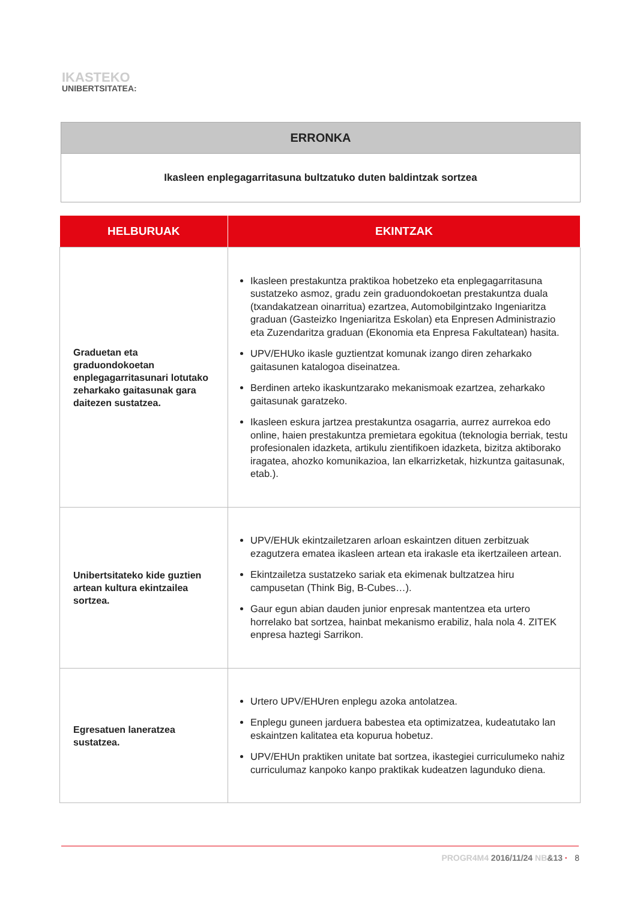IKASTEKO
UNIBERTSITATEA:
ERRONKA
Ikasleen enplegagarritasuna bultzatuko duten baldintzak sortzea
| HELBURUAK | EKINTZAK |
| --- | --- |
| Graduetan eta graduondokoetan enplegagarritasunari lotutako zeharkako gaitasunak gara daitezen sustatzea. | Ikasleen prestakuntza praktikoa hobetzeko eta enplegagarritasuna sustatzeko asmoz, gradu zein graduondokoetan prestakuntza duala (txandakatzean oinarritua) ezartzea, Automobilgintzako Ingeniaritza graduan (Gasteizko Ingeniaritza Eskolan) eta Enpresen Administrazio eta Zuzendaritza graduan (Ekonomia eta Enpresa Fakultatean) hasita. UPV/EHUko ikasle guztientzat komunak izango diren zeharkako gaitasunen katalogoa diseinatzea. Berdinen arteko ikaskuntzarako mekanismoak ezartzea, zeharkako gaitasunak garatzeko. Ikasleen eskura jartzea prestakuntza osagarria, aurrez aurrekoa edo online, haien prestakuntza premietara egokitua (teknologia berriak, testu profesionalen idazketa, artikulu zientifikoen idazketa, bizitza aktiborako iragatea, ahozko komunikazioa, lan elkarrizketak, hizkuntza gaitasunak, etab.). |
| Unibertsitateko kide guztien artean kultura ekintzailea sortzea. | UPV/EHUk ekintzailetzaren arloan eskaintzen dituen zerbitzuak ezagutzera ematea ikasleen artean eta irakasle eta ikertzaileen artean. Ekintzailetza sustatzeko sariak eta ekimenak bultzatzea hiru campusetan (Think Big, B-Cubes…). Gaur egun abian dauden junior enpresak mantentzea eta urtero horrelako bat sortzea, hainbat mekanismo erabiliz, hala nola 4. ZITEK enpresa haztegi Sarrikon. |
| Egresatuen laneratzea sustatzea. | Urtero UPV/EHUren enplegu azoka antolatzea. Enplegu guneen jarduera babestea eta optimizatzea, kudeatutako lan eskaintzen kalitatea eta kopurua hobetuz. UPV/EHUn praktiken unitate bat sortzea, ikastegiei curriculumeko nahiz curriculumaz kanpoko kanpo praktikak kudeatzen lagunduko diena. |
PROGR4M4 2016/11/24 NB&13 · 8